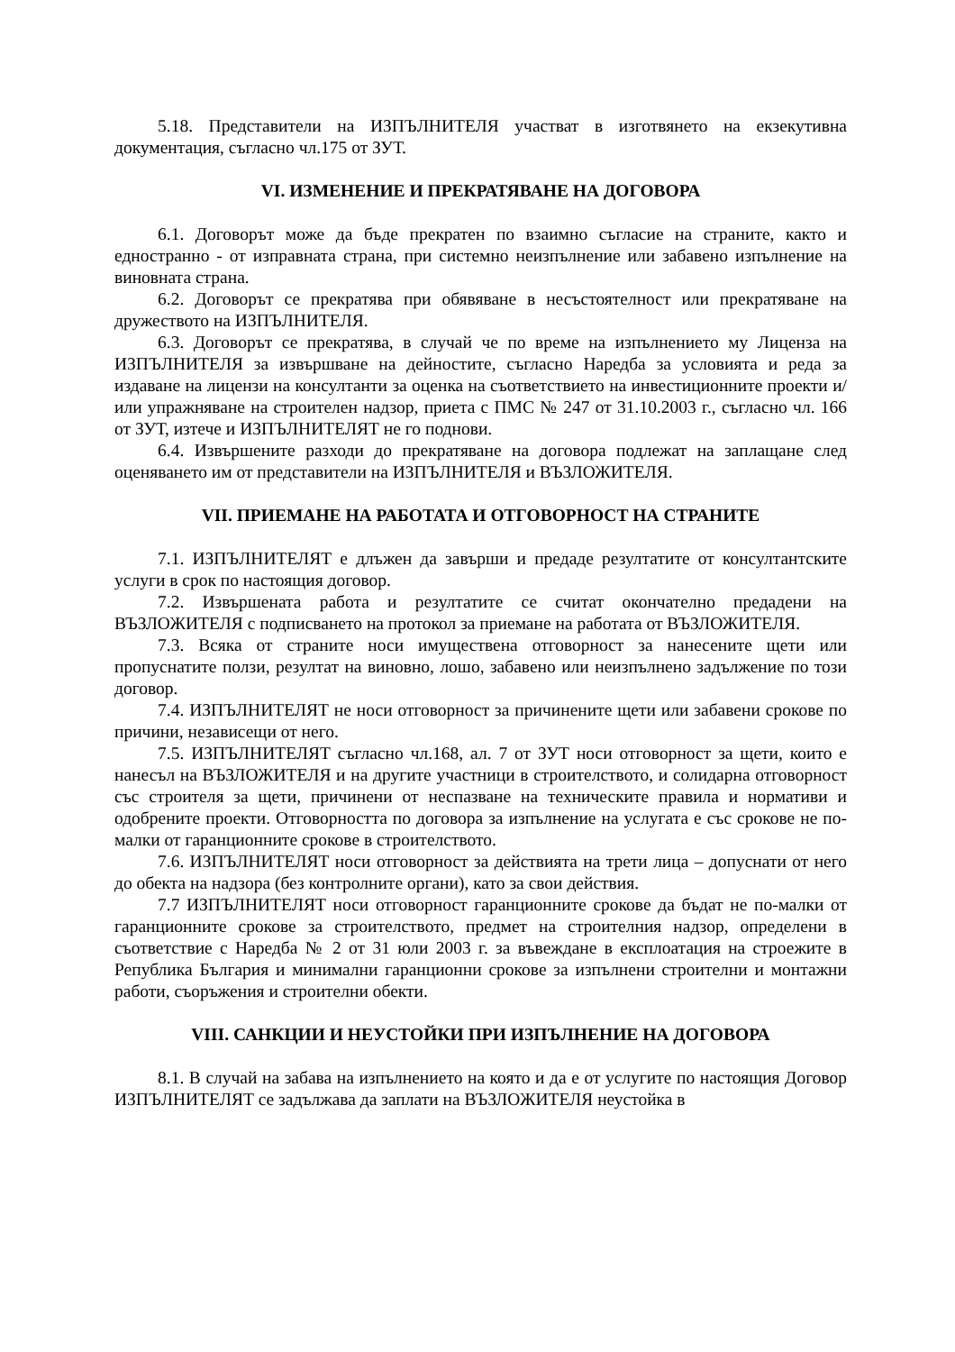5.18. Представители на ИЗПЪЛНИТЕЛЯ участват в изготвянето на екзекутивна документация, съгласно чл.175 от ЗУТ.
VI. ИЗМЕНЕНИЕ И ПРЕКРАТЯВАНЕ НА ДОГОВОРА
6.1. Договорът може да бъде прекратен по взаимно съгласие на страните, както и едностранно - от изправната страна, при системно неизпълнение или забавено изпълнение на виновната страна.
6.2. Договорът се прекратява при обявяване в несъстоятелност или прекратяване на дружеството на ИЗПЪЛНИТЕЛЯ.
6.3. Договорът се прекратява, в случай че по време на изпълнението му Лиценза на ИЗПЪЛНИТЕЛЯ за извършване на дейностите, съгласно Наредба за условията и реда за издаване на лицензи на консултанти за оценка на съответствието на инвестиционните проекти и/или упражняване на строителен надзор, приета с ПМС № 247 от 31.10.2003 г., съгласно чл. 166 от ЗУТ, изтече и ИЗПЪЛНИТЕЛЯТ не го поднови.
6.4. Извършените разходи до прекратяване на договора подлежат на заплащане след оценяването им от представители на ИЗПЪЛНИТЕЛЯ и ВЪЗЛОЖИТЕЛЯ.
VII. ПРИЕМАНЕ НА РАБОТАТА И ОТГОВОРНОСТ НА СТРАНИТЕ
7.1. ИЗПЪЛНИТЕЛЯТ е длъжен да завърши и предаде резултатите от консултантските услуги в срок по настоящия договор.
7.2. Извършената работа и резултатите се считат окончателно предадени на ВЪЗЛОЖИТЕЛЯ с подписването на протокол за приемане на работата от ВЪЗЛОЖИТЕЛЯ.
7.3. Всяка от страните носи имуществена отговорност за нанесените щети или пропуснатите ползи, резултат на виновно, лошо, забавено или неизпълнено задължение по този договор.
7.4. ИЗПЪЛНИТЕЛЯТ не носи отговорност за причинените щети или забавени срокове по причини, независещи от него.
7.5. ИЗПЪЛНИТЕЛЯТ съгласно чл.168, ал. 7 от ЗУТ носи отговорност за щети, които е нанесъл на ВЪЗЛОЖИТЕЛЯ и на другите участници в строителството, и солидарна отговорност със строителя за щети, причинени от неспазване на техническите правила и нормативи и одобрените проекти. Отговорността по договора за изпълнение на услугата е със срокове не по-малки от гаранционните срокове в строителството.
7.6. ИЗПЪЛНИТЕЛЯТ носи отговорност за действията на трети лица – допуснати от него до обекта на надзора (без контролните органи), като за свои действия.
7.7 ИЗПЪЛНИТЕЛЯТ носи отговорност гаранционните срокове да бъдат не по-малки от гаранционните срокове за строителството, предмет на строителния надзор, определени в съответствие с Наредба № 2 от 31 юли 2003 г. за въвеждане в експлоатация на строежите в Република България и минимални гаранционни срокове за изпълнени строителни и монтажни работи, съоръжения и строителни обекти.
VIII. САНКЦИИ И НЕУСТОЙКИ ПРИ ИЗПЪЛНЕНИЕ НА ДОГОВОРА
8.1. В случай на забава на изпълнението на която и да е от услугите по настоящия Договор ИЗПЪЛНИТЕЛЯТ се задължава да заплати на ВЪЗЛОЖИТЕЛЯ неустойка в